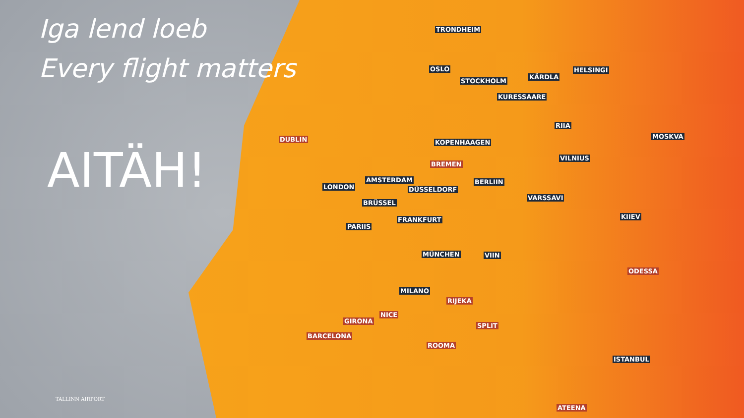Iga lend loeb
Every flight matters
AITÄH!
TALLINN AIRPORT
TRONDHEIM
OSLO HELSINGI
KÄRDLA
STOCKHOLM
KURESSAARE
RIIA
MOSKVA DUBLIN KOPENHAAGEN
VILNIUS
BREMEN
AMSTERDAM BERLIIN
LONDON DÜSSELDORF
VARSSAVI
BRÜSSEL
FRANKFURT KIIEV
PARIIS
MÜNCHEN VIIN
ODESSA
MILANO
RIJEKA
NICE
GIRONA
SPLIT
BARCELONA
ROOMA
ISTANBUL
ATEENA